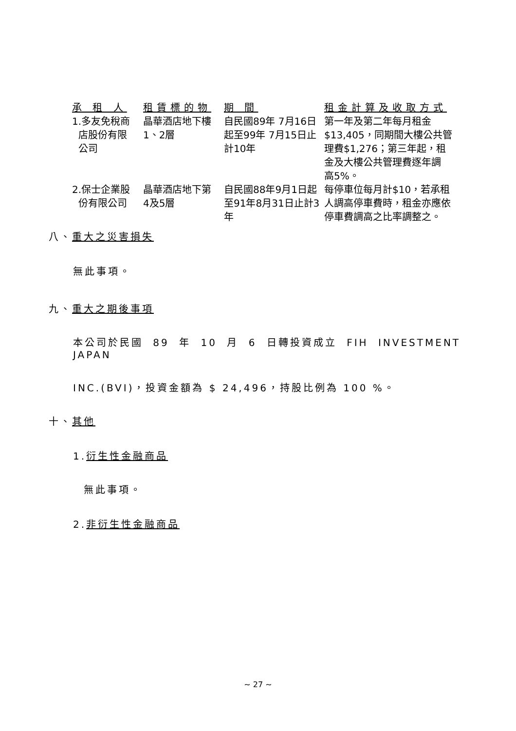| 承 租 人 | 租賃標的物 | 期 間 | 租金計算及收取方式 |
| --- | --- | --- | --- |
| 1.多友免稅商 店股份有限 公司 | 晶華酒店地下樓 1、2層 | 自民國89年 7月16日 起至99年 7月15日止 計10年 | 第一年及第二年每月租金 $13,405，同期間大樓公共管 理費$1,276；第三年起，租 金及大樓公共管理費逐年調 高5%。 |
| 2.保士企業股 份有限公司 | 晶華酒店地下第 4及5層 | 自民國88年9月1日起 至91年8月31日止計3 年 | 每停車位每月計$10，若承租 人調高停車費時，租金亦應依 停車費調高之比率調整之。 |
八、重大之災害損失
無此事項。
九、重大之期後事項
本公司於民國 89 年 10 月 6 日轉投資成立 FIH INVESTMENT JAPAN
INC.(BVI)，投資金額為 $ 24,496，持股比例為 100 %。
十、其他
1.衍生性金融商品
無此事項。
2.非衍生性金融商品
~ 27 ~